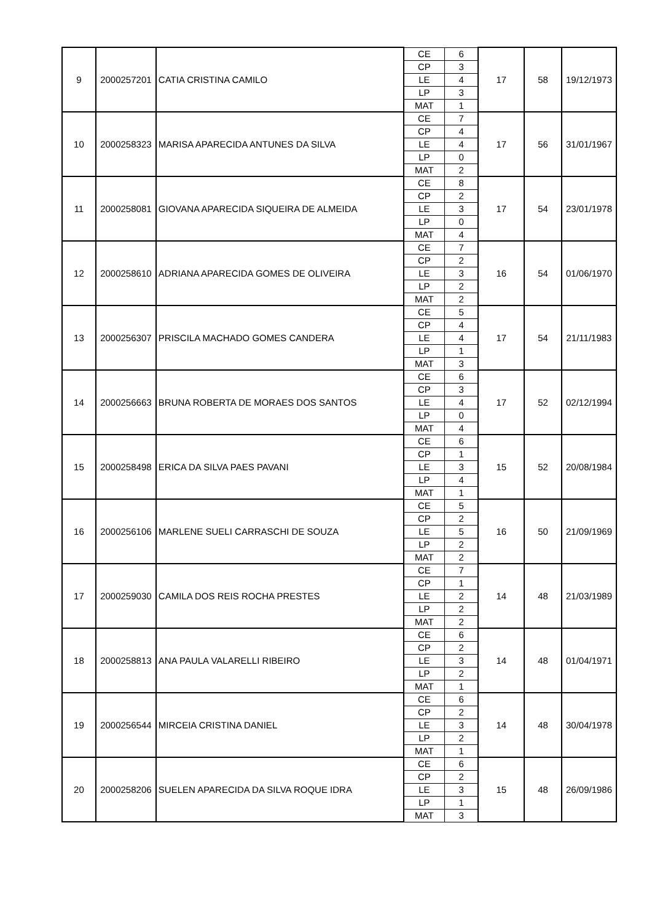| 9 | 2000257201 | CATIA CRISTINA CAMILO | CE | 6 | 17 | 58 | 19/12/1973 |
| | | | CP | 3 | | | |
| | | | LE | 4 | | | |
| | | | LP | 3 | | | |
| | | | MAT | 1 | | | |
| 10 | 2000258323 | MARISA APARECIDA ANTUNES DA SILVA | CE | 7 | 17 | 56 | 31/01/1967 |
| | | | CP | 4 | | | |
| | | | LE | 4 | | | |
| | | | LP | 0 | | | |
| | | | MAT | 2 | | | |
| 11 | 2000258081 | GIOVANA APARECIDA SIQUEIRA DE ALMEIDA | CE | 8 | 17 | 54 | 23/01/1978 |
| | | | CP | 2 | | | |
| | | | LE | 3 | | | |
| | | | LP | 0 | | | |
| | | | MAT | 4 | | | |
| 12 | 2000258610 | ADRIANA APARECIDA GOMES DE OLIVEIRA | CE | 7 | 16 | 54 | 01/06/1970 |
| | | | CP | 2 | | | |
| | | | LE | 3 | | | |
| | | | LP | 2 | | | |
| | | | MAT | 2 | | | |
| 13 | 2000256307 | PRISCILA MACHADO GOMES CANDERA | CE | 5 | 17 | 54 | 21/11/1983 |
| | | | CP | 4 | | | |
| | | | LE | 4 | | | |
| | | | LP | 1 | | | |
| | | | MAT | 3 | | | |
| 14 | 2000256663 | BRUNA ROBERTA DE MORAES DOS SANTOS | CE | 6 | 17 | 52 | 02/12/1994 |
| | | | CP | 3 | | | |
| | | | LE | 4 | | | |
| | | | LP | 0 | | | |
| | | | MAT | 4 | | | |
| 15 | 2000258498 | ERICA DA SILVA PAES PAVANI | CE | 6 | 15 | 52 | 20/08/1984 |
| | | | CP | 1 | | | |
| | | | LE | 3 | | | |
| | | | LP | 4 | | | |
| | | | MAT | 1 | | | |
| 16 | 2000256106 | MARLENE SUELI CARRASCHI DE SOUZA | CE | 5 | 16 | 50 | 21/09/1969 |
| | | | CP | 2 | | | |
| | | | LE | 5 | | | |
| | | | LP | 2 | | | |
| | | | MAT | 2 | | | |
| 17 | 2000259030 | CAMILA DOS REIS ROCHA PRESTES | CE | 7 | 14 | 48 | 21/03/1989 |
| | | | CP | 1 | | | |
| | | | LE | 2 | | | |
| | | | LP | 2 | | | |
| | | | MAT | 2 | | | |
| 18 | 2000258813 | ANA PAULA VALARELLI RIBEIRO | CE | 6 | 14 | 48 | 01/04/1971 |
| | | | CP | 2 | | | |
| | | | LE | 3 | | | |
| | | | LP | 2 | | | |
| | | | MAT | 1 | | | |
| 19 | 2000256544 | MIRCEIA CRISTINA DANIEL | CE | 6 | 14 | 48 | 30/04/1978 |
| | | | CP | 2 | | | |
| | | | LE | 3 | | | |
| | | | LP | 2 | | | |
| | | | MAT | 1 | | | |
| 20 | 2000258206 | SUELEN APARECIDA DA SILVA ROQUE IDRA | CE | 6 | 15 | 48 | 26/09/1986 |
| | | | CP | 2 | | | |
| | | | LE | 3 | | | |
| | | | LP | 1 | | | |
| | | | MAT | 3 | | | |